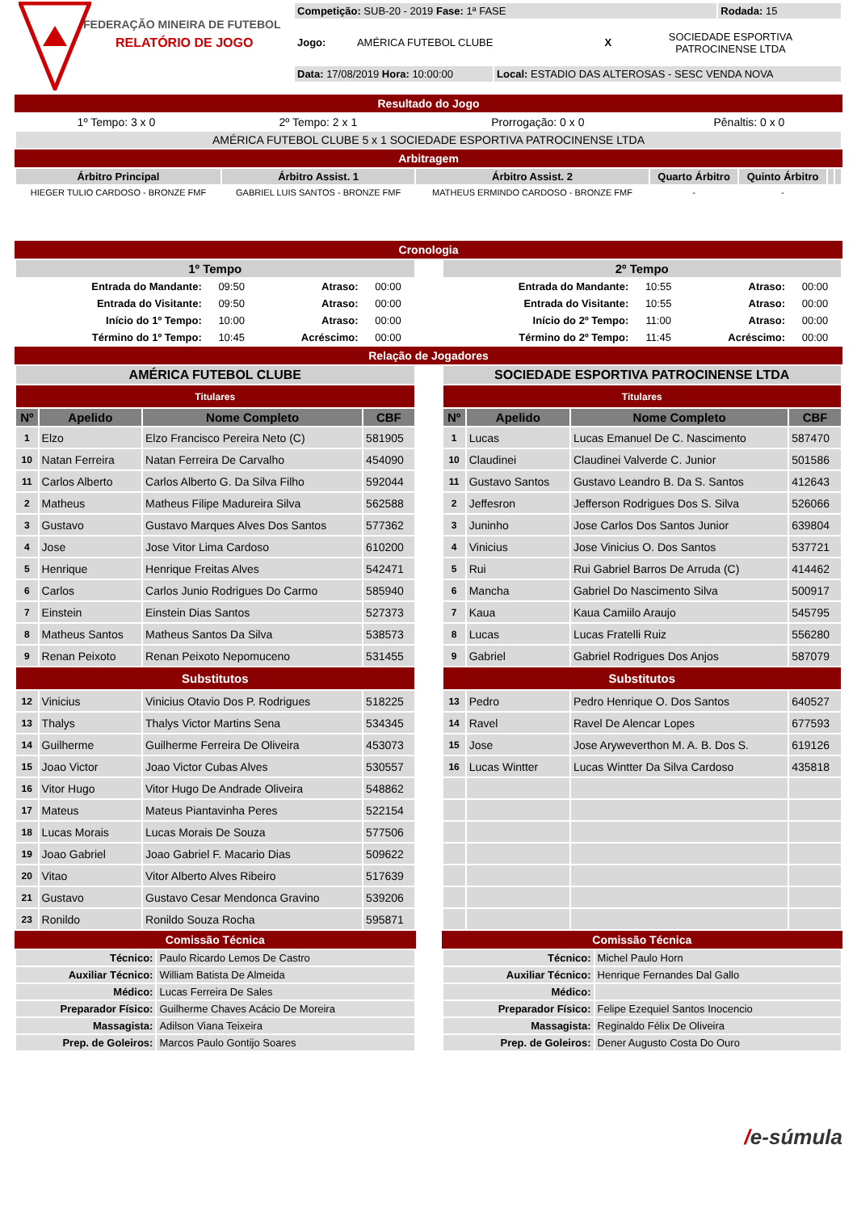FEDERAÇÃO MINEIRA DE FUTEBOL
RELATÓRIO DE JOGO
| Competição: SUB-20 - 2019 Fase: 1ª FASE | Rodada: 15 |
| Jogo: | AMÉRICA FUTEBOL CLUBE | X | SOCIEDADE ESPORTIVA PATROCINENSE LTDA |
| Data: 17/08/2019 Hora: 10:00:00 | Local: ESTADIO DAS ALTEROSAS - SESC VENDA NOVA |
Resultado do Jogo
| 1º Tempo: 3 x 0 | 2º Tempo: 2 x 1 | Prorrogação: 0 x 0 | Pênaltis: 0 x 0 |
| AMÉRICA FUTEBOL CLUBE 5 x 1 SOCIEDADE ESPORTIVA PATROCINENSE LTDA | | | |
Arbitragem
| Árbitro Principal | Árbitro Assist. 1 | Árbitro Assist. 2 | Quarto Árbitro | Quinto Árbitro | | |
| --- | --- | --- | --- | --- | --- | --- |
| HIEGER TULIO CARDOSO - BRONZE FMF | GABRIEL LUIS SANTOS - BRONZE FMF | MATHEUS ERMINDO CARDOSO - BRONZE FMF | - | - | | |
Cronologia
| 1º Tempo | | | |
| --- | --- | --- | --- |
| Entrada do Mandante: | 09:50 | Atraso: | 00:00 |
| Entrada do Visitante: | 09:50 | Atraso: | 00:00 |
| Início do 1º Tempo: | 10:00 | Atraso: | 00:00 |
| Término do 1º Tempo: | 10:45 | Acréscimo: | 00:00 |
| 2º Tempo | | | |
| --- | --- | --- | --- |
| Entrada do Mandante: | 10:55 | Atraso: | 00:00 |
| Entrada do Visitante: | 10:55 | Atraso: | 00:00 |
| Início do 2º Tempo: | 11:00 | Atraso: | 00:00 |
| Término do 2º Tempo: | 11:45 | Acréscimo: | 00:00 |
Relação de Jogadores
| AMÉRICA FUTEBOL CLUBE | | | |
| --- | --- | --- | --- |
| Titulares | | | |
| Nº | Apelido | Nome Completo | CBF |
| 1 | Elzo | Elzo Francisco Pereira Neto (C) | 581905 |
| 10 | Natan Ferreira | Natan Ferreira De Carvalho | 454090 |
| 11 | Carlos Alberto | Carlos Alberto G. Da Silva Filho | 592044 |
| 2 | Matheus | Matheus Filipe Madureira Silva | 562588 |
| 3 | Gustavo | Gustavo Marques Alves Dos Santos | 577362 |
| 4 | Jose | Jose Vitor Lima Cardoso | 610200 |
| 5 | Henrique | Henrique Freitas Alves | 542471 |
| 6 | Carlos | Carlos Junio Rodrigues Do Carmo | 585940 |
| 7 | Einstein | Einstein Dias Santos | 527373 |
| 8 | Matheus Santos | Matheus Santos Da Silva | 538573 |
| 9 | Renan Peixoto | Renan Peixoto Nepomuceno | 531455 |
| Substitutos | | | |
| 12 | Vinicius | Vinicius Otavio Dos P. Rodrigues | 518225 |
| 13 | Thalys | Thalys Victor Martins Sena | 534345 |
| 14 | Guilherme | Guilherme Ferreira De Oliveira | 453073 |
| 15 | Joao Victor | Joao Victor Cubas Alves | 530557 |
| 16 | Vitor Hugo | Vitor Hugo De Andrade Oliveira | 548862 |
| 17 | Mateus | Mateus Piantavinha Peres | 522154 |
| 18 | Lucas Morais | Lucas Morais De Souza | 577506 |
| 19 | Joao Gabriel | Joao Gabriel F. Macario Dias | 509622 |
| 20 | Vitao | Vitor Alberto Alves Ribeiro | 517639 |
| 21 | Gustavo | Gustavo Cesar Mendonca Gravino | 539206 |
| 23 | Ronildo | Ronildo Souza Rocha | 595871 |
Comissão Técnica
| Técnico: | Paulo Ricardo Lemos De Castro |
| Auxiliar Técnico: | William Batista De Almeida |
| Médico: | Lucas Ferreira De Sales |
| Preparador Físico: | Guilherme Chaves Acácio De Moreira |
| Massagista: | Adilson Viana Teixeira |
| Prep. de Goleiros: | Marcos Paulo Gontijo Soares |
| SOCIEDADE ESPORTIVA PATROCINENSE LTDA | | | |
| --- | --- | --- | --- |
| Titulares | | | |
| Nº | Apelido | Nome Completo | CBF |
| 1 | Lucas | Lucas Emanuel De C. Nascimento | 587470 |
| 10 | Claudinei | Claudinei Valverde C. Junior | 501586 |
| 11 | Gustavo Santos | Gustavo Leandro B. Da S. Santos | 412643 |
| 2 | Jeffesron | Jefferson Rodrigues Dos S. Silva | 526066 |
| 3 | Juninho | Jose Carlos Dos Santos Junior | 639804 |
| 4 | Vinicius | Jose Vinicius O. Dos Santos | 537721 |
| 5 | Rui | Rui Gabriel Barros De Arruda (C) | 414462 |
| 6 | Mancha | Gabriel Do Nascimento Silva | 500917 |
| 7 | Kaua | Kaua Camiilo Araujo | 545795 |
| 8 | Lucas | Lucas Fratelli Ruiz | 556280 |
| 9 | Gabriel | Gabriel Rodrigues Dos Anjos | 587079 |
| Substitutos | | | |
| 13 | Pedro | Pedro Henrique O. Dos Santos | 640527 |
| 14 | Ravel | Ravel De Alencar Lopes | 677593 |
| 15 | Jose | Jose Aryweverthon M. A. B. Dos S. | 619126 |
| 16 | Lucas Wintter | Lucas Wintter Da Silva Cardoso | 435818 |
Comissão Técnica
| Técnico: | Michel Paulo Horn |
| Auxiliar Técnico: | Henrique Fernandes Dal Gallo |
| Médico: | |
| Preparador Físico: | Felipe Ezequiel Santos Inocencio |
| Massagista: | Reginaldo Félix De Oliveira |
| Prep. de Goleiros: | Dener Augusto Costa Do Ouro |
/e-súmula